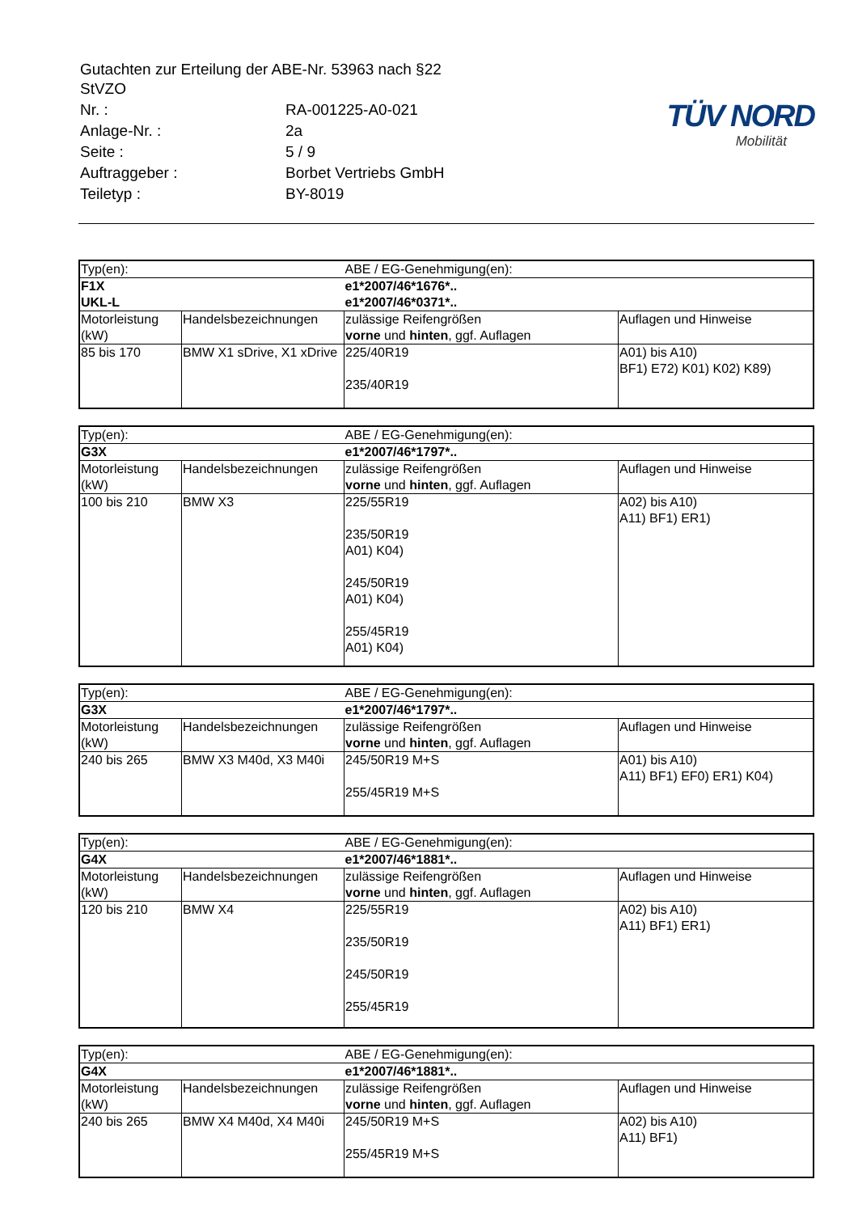| Gutachten zur Erteilung der ABE-Nr. 53963 nach §22 StVZO | |
| Nr. : | RA-001225-A0-021 |
| Anlage-Nr. : | 2a |
| Seite : | 5 / 9 |
| Auftraggeber : | Borbet Vertriebs GmbH |
| Teiletyp : | BY-8019 |
TÜV NORD
Mobilität
| Typ(en): | | ABE / EG-Genehmigung(en): | |
| F1X UKL-L | | e1*2007/46*1676*.. e1*2007/46*0371*.. | |
| Motorleistung (kW) | Handelsbezeichnungen | zulässige Reifengrößen vorne und hinten , ggf. Auflagen | Auflagen und Hinweise |
| 85 bis 170 | BMW X1 sDrive, X1 xDrive | 225/40R19 235/40R19 | A01) bis A10) BF1) E72) K01) K02) K89) |
| Typ(en): | | ABE / EG-Genehmigung(en): | |
| G3X | | e1*2007/46*1797*.. | |
| Motorleistung (kW) | Handelsbezeichnungen | zulässige Reifengrößen vorne und hinten , ggf. Auflagen | Auflagen und Hinweise |
| 100 bis 210 | BMW X3 | 225/55R19 235/50R19 A01) K04) 245/50R19 A01) K04) 255/45R19 A01) K04) | A02) bis A10) A11) BF1) ER1) |
| Typ(en): | | ABE / EG-Genehmigung(en): | |
| G3X | | e1*2007/46*1797*.. | |
| Motorleistung (kW) | Handelsbezeichnungen | zulässige Reifengrößen vorne und hinten , ggf. Auflagen | Auflagen und Hinweise |
| 240 bis 265 | BMW X3 M40d, X3 M40i | 245/50R19 M+S 255/45R19 M+S | A01) bis A10) A11) BF1) EF0) ER1) K04) |
| Typ(en): | | ABE / EG-Genehmigung(en): | |
| G4X | | e1*2007/46*1881*.. | |
| Motorleistung (kW) | Handelsbezeichnungen | zulässige Reifengrößen vorne und hinten , ggf. Auflagen | Auflagen und Hinweise |
| 120 bis 210 | BMW X4 | 225/55R19 235/50R19 245/50R19 255/45R19 | A02) bis A10) A11) BF1) ER1) |
| Typ(en): | | ABE / EG-Genehmigung(en): | |
| G4X | | e1*2007/46*1881*.. | |
| Motorleistung (kW) | Handelsbezeichnungen | zulässige Reifengrößen vorne und hinten , ggf. Auflagen | Auflagen und Hinweise |
| 240 bis 265 | BMW X4 M40d, X4 M40i | 245/50R19 M+S 255/45R19 M+S | A02) bis A10) A11) BF1) |